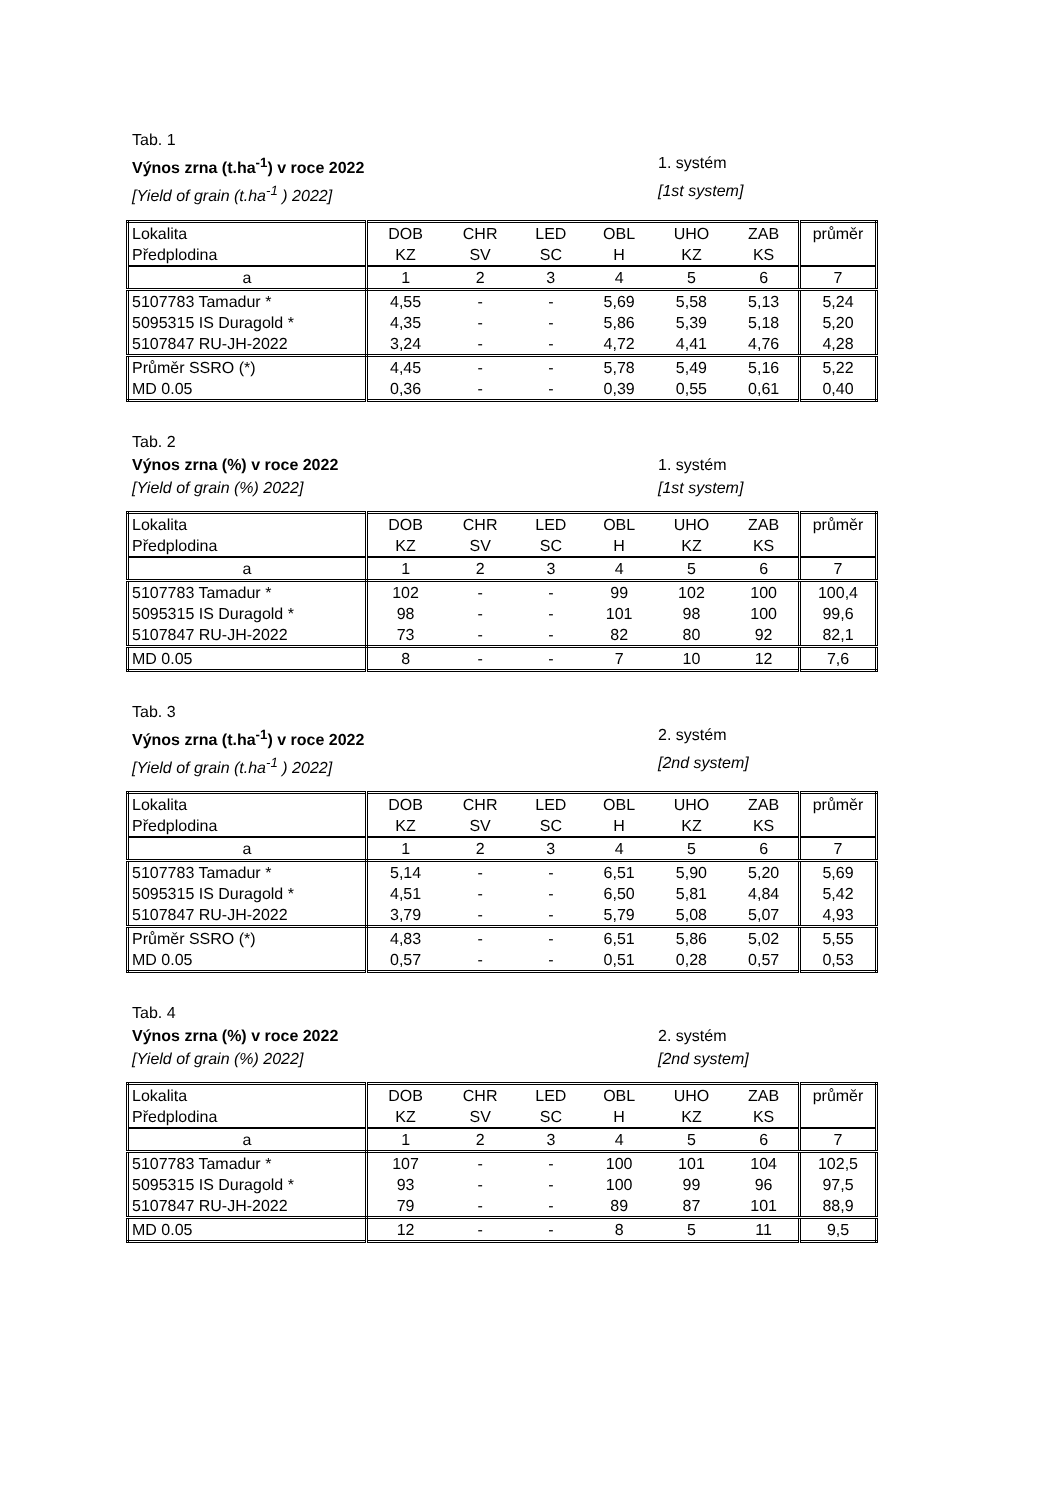Tab. 1
Výnos zrna (t.ha<sup>-1</sup>) v roce 2022
1. systém
[Yield of grain (t.ha<sup>-1</sup> ) 2022] [1st system]
| Lokalita | DOB | CHR | LED | OBL | UHO | ZAB | průměr |
| Předplodina | KZ | SV | SC | H | KZ | KS | |
| a | 1 | 2 | 3 | 4 | 5 | 6 | 7 |
| 5107783 Tamadur * | 4,55 | - | - | 5,69 | 5,58 | 5,13 | 5,24 |
| 5095315 IS Duragold * | 4,35 | - | - | 5,86 | 5,39 | 5,18 | 5,20 |
| 5107847 RU-JH-2022 | 3,24 | - | - | 4,72 | 4,41 | 4,76 | 4,28 |
| Průměr SSRO (*) | 4,45 | - | - | 5,78 | 5,49 | 5,16 | 5,22 |
| MD 0.05 | 0,36 | - | - | 0,39 | 0,55 | 0,61 | 0,40 |
Tab. 2
Výnos zrna (%) v roce 2022 1. systém
[Yield of grain (%) 2022] [1st system]
| Lokalita | DOB | CHR | LED | OBL | UHO | ZAB | průměr |
| Předplodina | KZ | SV | SC | H | KZ | KS | |
| a | 1 | 2 | 3 | 4 | 5 | 6 | 7 |
| 5107783 Tamadur * | 102 | - | - | 99 | 102 | 100 | 100,4 |
| 5095315 IS Duragold * | 98 | - | - | 101 | 98 | 100 | 99,6 |
| 5107847 RU-JH-2022 | 73 | - | - | 82 | 80 | 92 | 82,1 |
| MD 0.05 | 8 | - | - | 7 | 10 | 12 | 7,6 |
Tab. 3
Výnos zrna (t.ha<sup>-1</sup>) v roce 2022
2. systém
[Yield of grain (t.ha<sup>-1</sup> ) 2022] [2nd system]
| Lokalita | DOB | CHR | LED | OBL | UHO | ZAB | průměr |
| Předplodina | KZ | SV | SC | H | KZ | KS | |
| a | 1 | 2 | 3 | 4 | 5 | 6 | 7 |
| 5107783 Tamadur * | 5,14 | - | - | 6,51 | 5,90 | 5,20 | 5,69 |
| 5095315 IS Duragold * | 4,51 | - | - | 6,50 | 5,81 | 4,84 | 5,42 |
| 5107847 RU-JH-2022 | 3,79 | - | - | 5,79 | 5,08 | 5,07 | 4,93 |
| Průměr SSRO (*) | 4,83 | - | - | 6,51 | 5,86 | 5,02 | 5,55 |
| MD 0.05 | 0,57 | - | - | 0,51 | 0,28 | 0,57 | 0,53 |
Tab. 4
Výnos zrna (%) v roce 2022 2. systém
[Yield of grain (%) 2022] [2nd system]
| Lokalita | DOB | CHR | LED | OBL | UHO | ZAB | průměr |
| Předplodina | KZ | SV | SC | H | KZ | KS | |
| a | 1 | 2 | 3 | 4 | 5 | 6 | 7 |
| 5107783 Tamadur * | 107 | - | - | 100 | 101 | 104 | 102,5 |
| 5095315 IS Duragold * | 93 | - | - | 100 | 99 | 96 | 97,5 |
| 5107847 RU-JH-2022 | 79 | - | - | 89 | 87 | 101 | 88,9 |
| MD 0.05 | 12 | - | - | 8 | 5 | 11 | 9,5 |